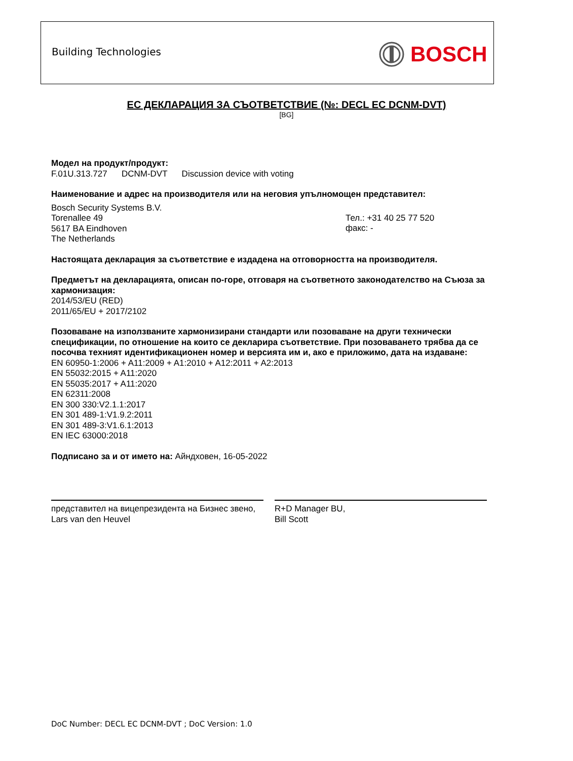Building Technologies BOSCH
ЕС ДЕКЛАРАЦИЯ ЗА СЪОТВЕТСТВИЕ (№: DECL EC DCNM-DVT)
[BG]
Модел на продукт/продукт:
F.01U.313.727 DCNM-DVT Discussion device with voting
Наименование и адрес на производителя или на неговия упълномощен представител:
Bosch Security Systems B.V.
Torenallee 49
5617 BA Eindhoven
The Netherlands
Тел.: +31 40 25 77 520
факс: -
Настоящата декларация за съответствие е издадена на отговорността на производителя.
Предметът на декларацията, описан по-горе, отговаря на съответното законодателство на Съюза за хармонизация:
2014/53/EU (RED)
2011/65/EU + 2017/2102
Позоваване на използваните хармонизирани стандарти или позоваване на други технически спецификации, по отношение на които се декларира съответствие. При позоваването трябва да се посочва техният идентификационен номер и версията им и, ако е приложимо, дата на издаване:
EN 60950-1:2006 + A11:2009 + A1:2010 + A12:2011 + A2:2013
EN 55032:2015 + A11:2020
EN 55035:2017 + A11:2020
EN 62311:2008
EN 300 330:V2.1.1:2017
EN 301 489-1:V1.9.2:2011
EN 301 489-3:V1.6.1:2013
EN IEC 63000:2018
Подписано за и от името на: Айндховен, 16-05-2022
представител на вицепрезидента на Бизнес звено,
Lars van den Heuvel
R+D Manager BU,
Bill Scott
DoC Number: DECL EC DCNM-DVT ; DoC Version: 1.0